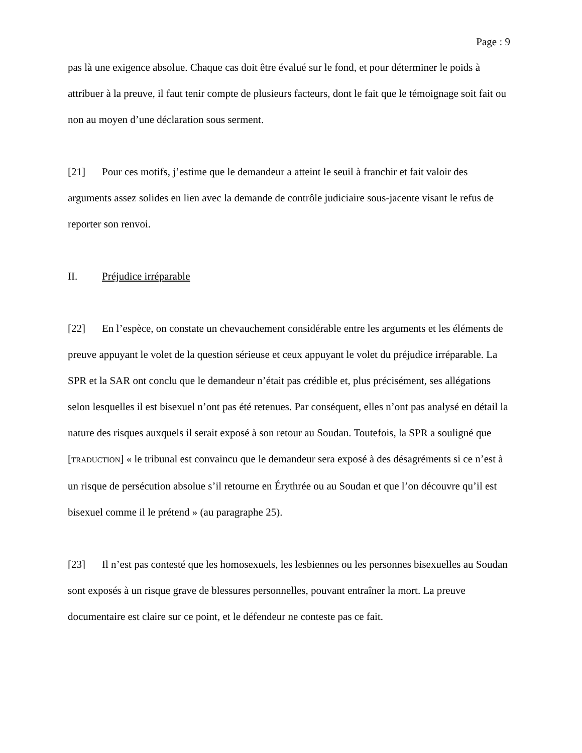Page : 9
pas là une exigence absolue. Chaque cas doit être évalué sur le fond, et pour déterminer le poids à attribuer à la preuve, il faut tenir compte de plusieurs facteurs, dont le fait que le témoignage soit fait ou non au moyen d’une déclaration sous serment.
[21] Pour ces motifs, j’estime que le demandeur a atteint le seuil à franchir et fait valoir des arguments assez solides en lien avec la demande de contrôle judiciaire sous-jacente visant le refus de reporter son renvoi.
II. Préjudice irréparable
[22] En l’espèce, on constate un chevauchement considérable entre les arguments et les éléments de preuve appuyant le volet de la question sérieuse et ceux appuyant le volet du préjudice irréparable. La SPR et la SAR ont conclu que le demandeur n’était pas crédible et, plus précisément, ses allégations selon lesquelles il est bisexuel n’ont pas été retenues. Par conséquent, elles n’ont pas analysé en détail la nature des risques auxquels il serait exposé à son retour au Soudan. Toutefois, la SPR a souligné que [TRADUCTION] « le tribunal est convaincu que le demandeur sera exposé à des désagréments si ce n’est à un risque de persécution absolue s’il retourne en Érythrée ou au Soudan et que l’on découvre qu’il est bisexuel comme il le prétend » (au paragraphe 25).
[23] Il n’est pas contesté que les homosexuels, les lesbiennes ou les personnes bisexuelles au Soudan sont exposés à un risque grave de blessures personnelles, pouvant entraîner la mort. La preuve documentaire est claire sur ce point, et le défendeur ne conteste pas ce fait.